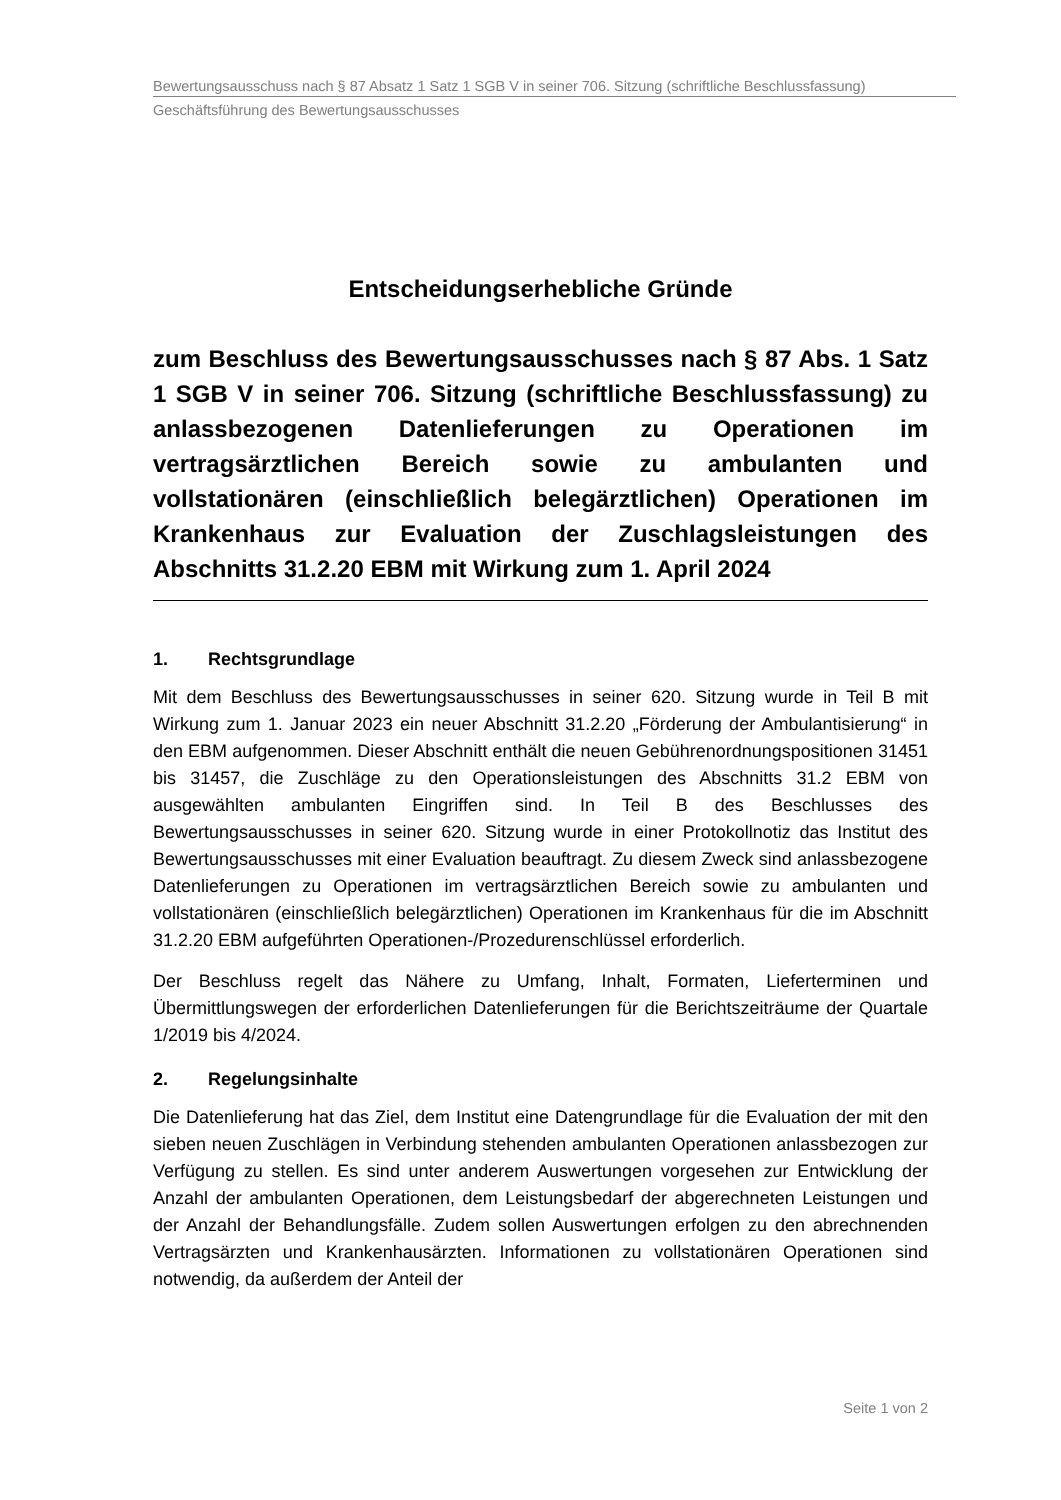Bewertungsausschuss nach § 87 Absatz 1 Satz 1 SGB V in seiner 706. Sitzung (schriftliche Beschlussfassung)
Geschäftsführung des Bewertungsausschusses
Entscheidungserhebliche Gründe
zum Beschluss des Bewertungsausschusses nach § 87 Abs. 1 Satz 1 SGB V in seiner 706. Sitzung (schriftliche Beschlussfassung) zu anlassbezogenen Datenlieferungen zu Operationen im vertragsärztlichen Bereich sowie zu ambulanten und vollstationären (einschließlich belegärztlichen) Operationen im Krankenhaus zur Evaluation der Zuschlagsleistungen des Abschnitts 31.2.20 EBM mit Wirkung zum 1. April 2024
1. Rechtsgrundlage
Mit dem Beschluss des Bewertungsausschusses in seiner 620. Sitzung wurde in Teil B mit Wirkung zum 1. Januar 2023 ein neuer Abschnitt 31.2.20 „Förderung der Ambulantisierung“ in den EBM aufgenommen. Dieser Abschnitt enthält die neuen Gebührenordnungspositionen 31451 bis 31457, die Zuschläge zu den Operationsleistungen des Abschnitts 31.2 EBM von ausgewählten ambulanten Eingriffen sind. In Teil B des Beschlusses des Bewertungsausschusses in seiner 620. Sitzung wurde in einer Protokollnotiz das Institut des Bewertungsausschusses mit einer Evaluation beauftragt. Zu diesem Zweck sind anlassbezogene Datenlieferungen zu Operationen im vertragsärztlichen Bereich sowie zu ambulanten und vollstationären (einschließlich belegärztlichen) Operationen im Krankenhaus für die im Abschnitt 31.2.20 EBM aufgeführten Operationen-/Prozedurenschlüssel erforderlich.
Der Beschluss regelt das Nähere zu Umfang, Inhalt, Formaten, Lieferterminen und Übermittlungswegen der erforderlichen Datenlieferungen für die Berichtszeiträume der Quartale 1/2019 bis 4/2024.
2. Regelungsinhalte
Die Datenlieferung hat das Ziel, dem Institut eine Datengrundlage für die Evaluation der mit den sieben neuen Zuschlägen in Verbindung stehenden ambulanten Operationen anlassbezogen zur Verfügung zu stellen. Es sind unter anderem Auswertungen vorgesehen zur Entwicklung der Anzahl der ambulanten Operationen, dem Leistungsbedarf der abgerechneten Leistungen und der Anzahl der Behandlungsfälle. Zudem sollen Auswertungen erfolgen zu den abrechnenden Vertragsärzten und Krankenhausärzten. Informationen zu vollstationären Operationen sind notwendig, da außerdem der Anteil der
Seite 1 von 2